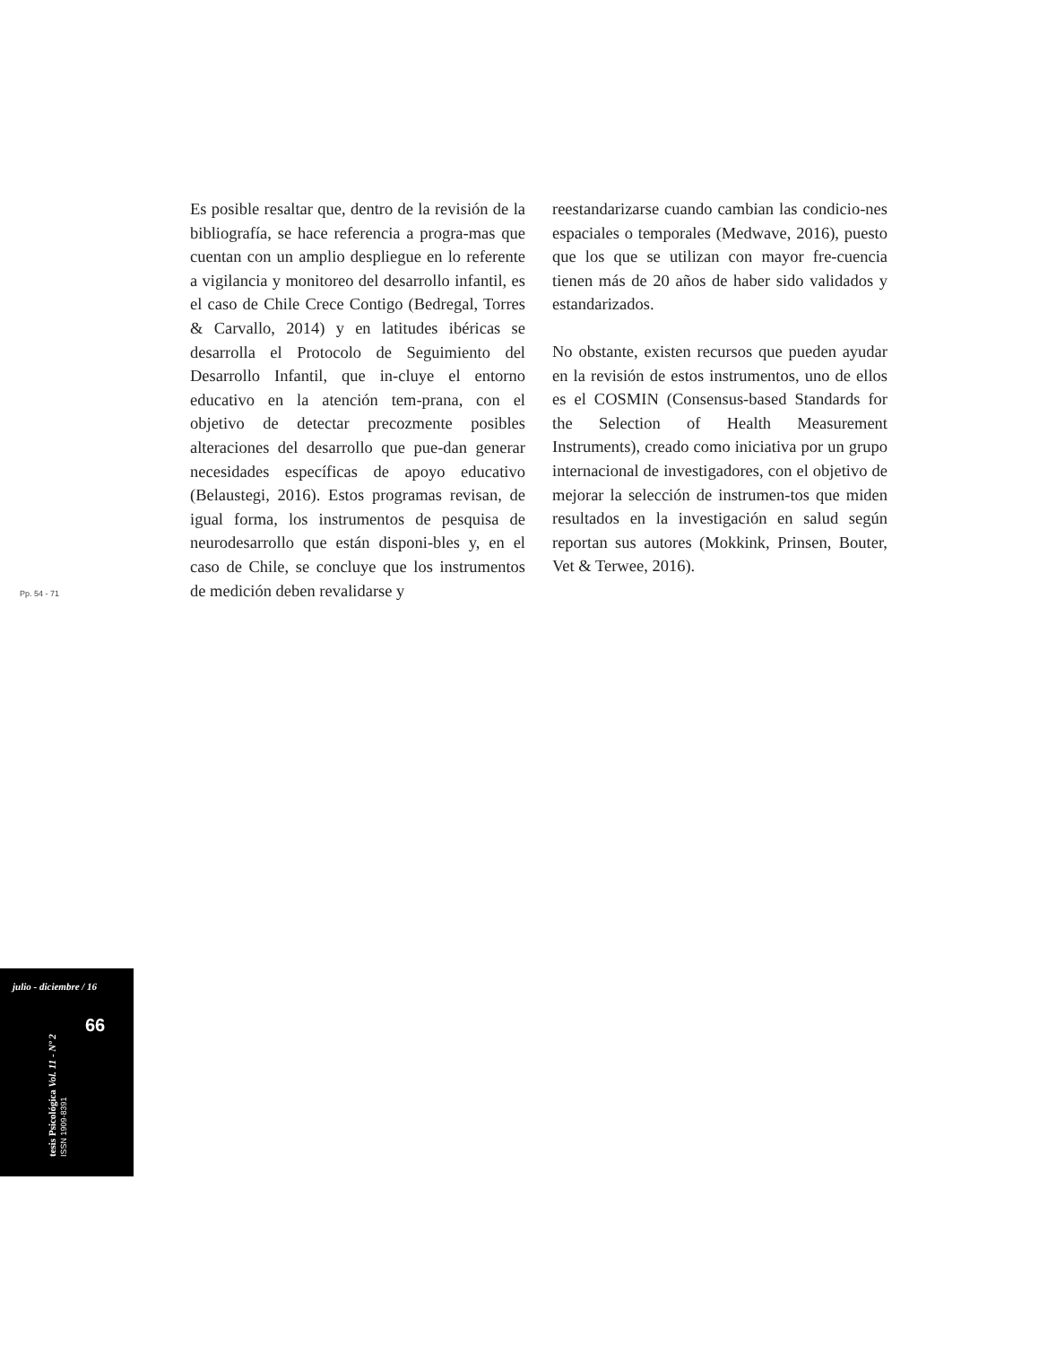Es posible resaltar que, dentro de la revisión de la bibliografía, se hace referencia a progra-mas que cuentan con un amplio despliegue en lo referente a vigilancia y monitoreo del desarrollo infantil, es el caso de Chile Crece Contigo (Bedregal, Torres & Carvallo, 2014) y en latitudes ibéricas se desarrolla el Protocolo de Seguimiento del Desarrollo Infantil, que in-cluye el entorno educativo en la atención tem-prana, con el objetivo de detectar precozmente posibles alteraciones del desarrollo que pue-dan generar necesidades específicas de apoyo educativo (Belaustegi, 2016). Estos programas revisan, de igual forma, los instrumentos de pesquisa de neurodesarrollo que están disponi-bles y, en el caso de Chile, se concluye que los instrumentos de medición deben revalidarse y
reestandarizarse cuando cambian las condicio-nes espaciales o temporales (Medwave, 2016), puesto que los que se utilizan con mayor fre-cuencia tienen más de 20 años de haber sido validados y estandarizados.
No obstante, existen recursos que pueden ayudar en la revisión de estos instrumentos, uno de ellos es el COSMIN (Consensus-based Standards for the Selection of Health Measurement Instruments), creado como iniciativa por un grupo internacional de investigadores, con el objetivo de mejorar la selección de instrumen-tos que miden resultados en la investigación en salud según reportan sus autores (Mokkink, Prinsen, Bouter, Vet & Terwee, 2016).
Pp. 54 - 71
julio - diciembre / 16
66
tesis Psicológica Vol. 11 - Nº 2
ISSN 1909-8391